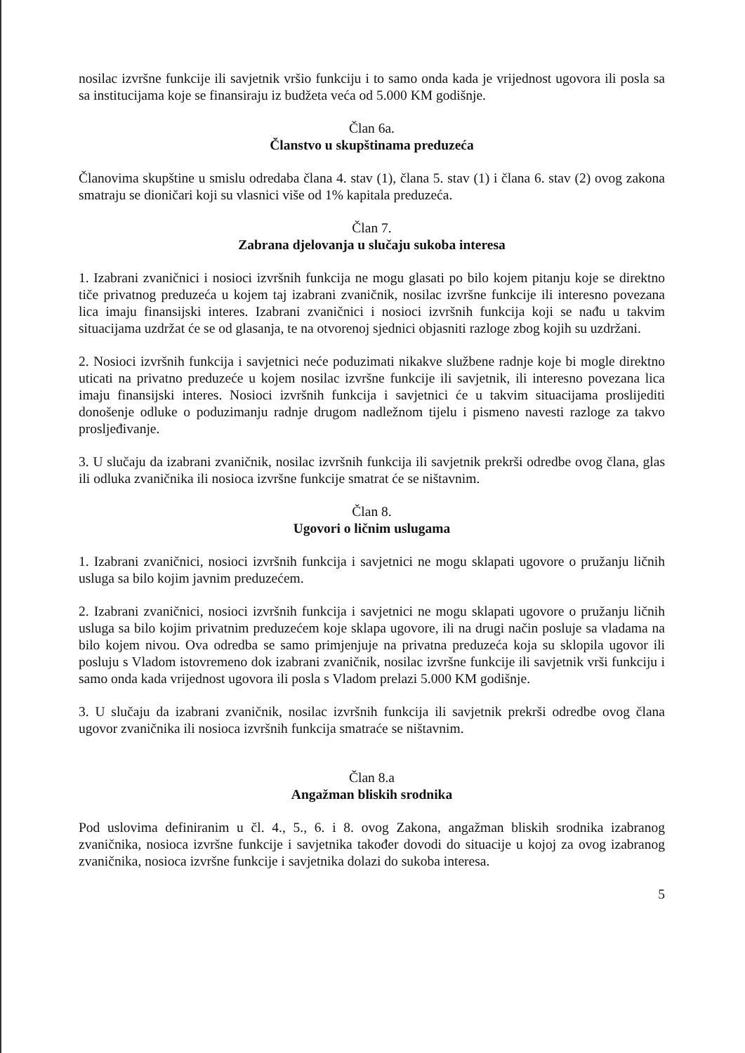nosilac izvršne funkcije ili savjetnik vršio funkciju i to samo onda kada je vrijednost ugovora ili posla sa sa institucijama koje se finansiraju iz budžeta veća od 5.000 KM godišnje.
Član 6a.
Članstvo u skupštinama preduzeća
Članovima skupštine u smislu odredaba člana 4. stav (1), člana 5. stav (1) i člana 6. stav (2) ovog zakona smatraju se dioničari koji su vlasnici više od 1% kapitala preduzeća.
Član 7.
Zabrana djelovanja u slučaju sukoba interesa
1. Izabrani zvaničnici i nosioci izvršnih funkcija ne mogu glasati po bilo kojem pitanju koje se direktno tiče privatnog preduzeća u kojem taj izabrani zvaničnik, nosilac izvršne funkcije ili interesno povezana lica imaju finansijski interes. Izabrani zvaničnici i nosioci izvršnih funkcija koji se nađu u takvim situacijama uzdržat će se od glasanja, te na otvorenoj sjednici objasniti razloge zbog kojih su uzdržani.
2. Nosioci izvršnih funkcija i savjetnici neće poduzimati nikakve službene radnje koje bi mogle direktno uticati na privatno preduzeće u kojem nosilac izvršne funkcije ili savjetnik, ili interesno povezana lica imaju finansijski interes. Nosioci izvršnih funkcija i savjetnici će u takvim situacijama proslijediti donošenje odluke o poduzimanju radnje drugom nadležnom tijelu i pismeno navesti razloge za takvo prosljeđivanje.
3. U slučaju da izabrani zvaničnik, nosilac izvršnih funkcija ili savjetnik prekrši odredbe ovog člana, glas ili odluka zvaničnika ili nosioca izvršne funkcije smatrat će se ništavnim.
Član 8.
Ugovori o ličnim uslugama
1. Izabrani zvaničnici, nosioci izvršnih funkcija i savjetnici ne mogu sklapati ugovore o pružanju ličnih usluga sa bilo kojim javnim preduzećem.
2. Izabrani zvaničnici, nosioci izvršnih funkcija i savjetnici ne mogu sklapati ugovore o pružanju ličnih usluga sa bilo kojim privatnim preduzećem koje sklapa ugovore, ili na drugi način posluje sa vladama na bilo kojem nivou. Ova odredba se samo primjenjuje na privatna preduzeća koja su sklopila ugovor ili posluju s Vladom istovremeno dok izabrani zvaničnik, nosilac izvršne funkcije ili savjetnik vrši funkciju i samo onda kada vrijednost ugovora ili posla s Vladom prelazi 5.000 KM godišnje.
3. U slučaju da izabrani zvaničnik, nosilac izvršnih funkcija ili savjetnik prekrši odredbe ovog člana ugovor zvaničnika ili nosioca izvršnih funkcija smatraće se ništavnim.
Član 8.a
Angažman bliskih srodnika
Pod uslovima definiranim u čl. 4., 5., 6. i 8. ovog Zakona, angažman bliskih srodnika izabranog zvaničnika, nosioca izvršne funkcije i savjetnika također dovodi do situacije u kojoj za ovog izabranog zvaničnika, nosioca izvršne funkcije i savjetnika dolazi do sukoba interesa.
5